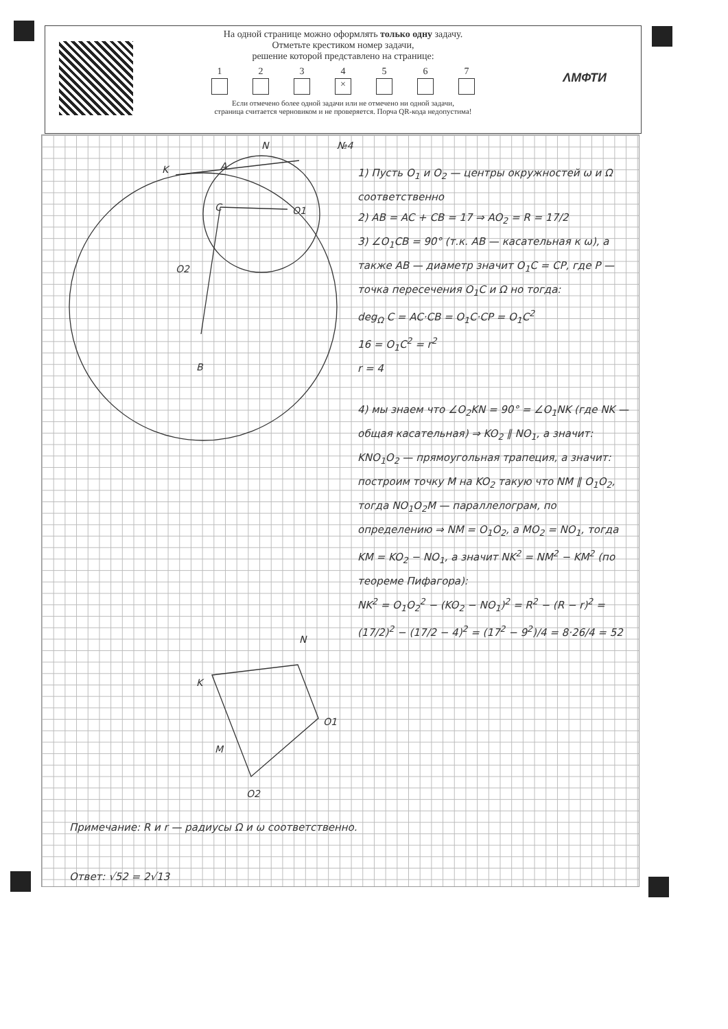На одной странице можно оформлять только одну задачу.
Отметьте крестиком номер задачи,
решение которой представлено на странице:
1 2 3 4
×
5 6 7
Если отмечено более одной задачи или не отмечено ни одной задачи,
страница считается черновиком и не проверяется. Порча QR-кода недопустима!
ΛМФТИ
K
A
N
№4
C
O1
O2
B
N
K
O1
M
O2
1) Пусть O<sub>1</sub> и O<sub>2</sub> — центры окружностей ω и Ω соответственно
2) AB = AC + CB = 17 ⇒ AO<sub>2</sub> = R = 17/2
3) ∠O<sub>1</sub>CB = 90° (т.к. AB — касательная к ω), а также AB — диаметр значит O<sub>1</sub>C = CP, где P — точка пересечения O<sub>1</sub>C и Ω но тогда:
deg<sub>Ω</sub> C = AC·CB = O<sub>1</sub>C·CP = O<sub>1</sub>C<sup>2</sup>
16 = O<sub>1</sub>C<sup>2</sup> = r<sup>2</sup>
r = 4
4) мы знаем что ∠O<sub>2</sub>KN = 90° = ∠O<sub>1</sub>NK (где NK — общая касательная) ⇒ KO<sub>2</sub> ∥ NO<sub>1</sub>, а значит: KNO<sub>1</sub>O<sub>2</sub> — прямоугольная трапеция, а значит: построим точку M на KO<sub>2</sub> такую что NM ∥ O<sub>1</sub>O<sub>2</sub>, тогда NO<sub>1</sub>O<sub>2</sub>M — параллелограм, по определению ⇒ NM = O<sub>1</sub>O<sub>2</sub>, а MO<sub>2</sub> = NO<sub>1</sub>, тогда KM = KO<sub>2</sub> − NO<sub>1</sub>, а значит NK<sup>2</sup> = NM<sup>2</sup> − KM<sup>2</sup> (по теореме Пифагора):
NK<sup>2</sup> = O<sub>1</sub>O<sub>2</sub><sup>2</sup> − (KO<sub>2</sub> − NO<sub>1</sub>)<sup>2</sup> = R<sup>2</sup> − (R − r)<sup>2</sup> = (17/2)<sup>2</sup> − (17/2 − 4)<sup>2</sup> = (17<sup>2</sup> − 9<sup>2</sup>)/4 = 8·26/4 = 52
Примечание: R и r — радиусы Ω и ω соответственно.
Ответ: √52 = 2√13